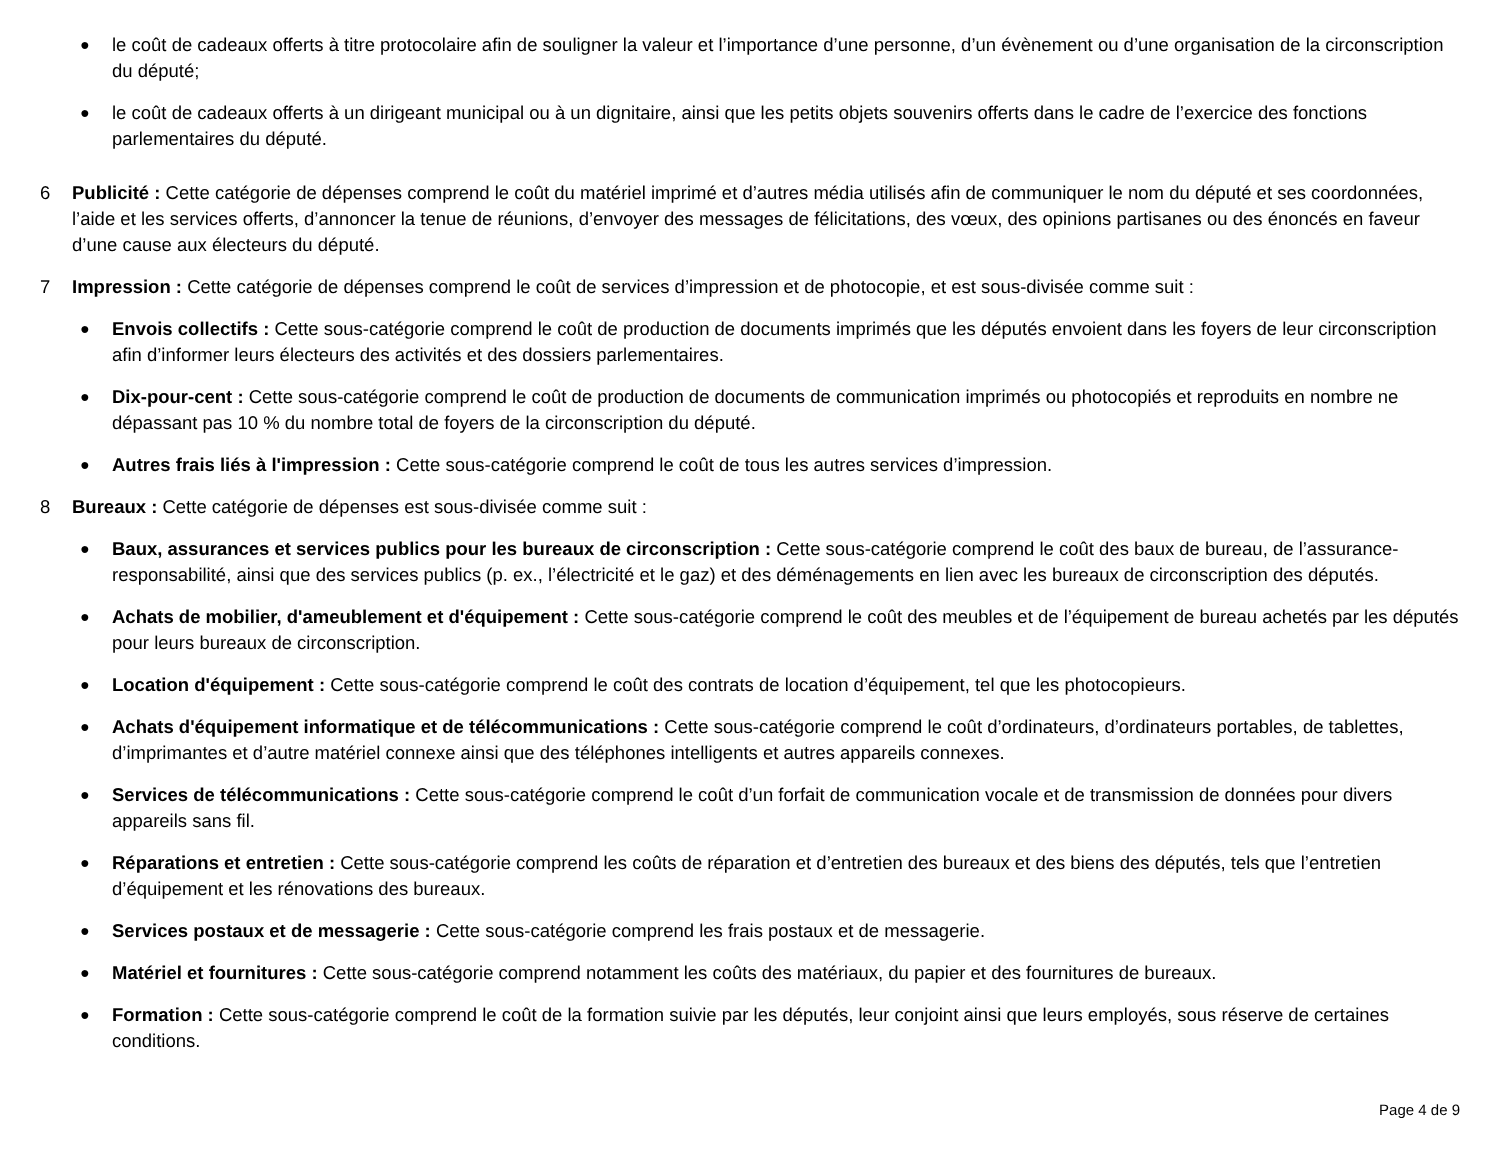●
le coût de cadeaux offerts à titre protocolaire afin de souligner la valeur et l’importance d’une personne, d’un évènement ou d’une organisation de la circonscription du député;
●
le coût de cadeaux offerts à un dirigeant municipal ou à un dignitaire, ainsi que les petits objets souvenirs offerts dans le cadre de l’exercice des fonctions parlementaires du député.
6 Publicité : Cette catégorie de dépenses comprend le coût du matériel imprimé et d’autres média utilisés afin de communiquer le nom du député et ses coordonnées, l’aide et les services offerts, d’annoncer la tenue de réunions, d’envoyer des messages de félicitations, des vœux, des opinions partisanes ou des énoncés en faveur d’une cause aux électeurs du député.
7 Impression : Cette catégorie de dépenses comprend le coût de services d’impression et de photocopie, et est sous-divisée comme suit :
●
Envois collectifs : Cette sous-catégorie comprend le coût de production de documents imprimés que les députés envoient dans les foyers de leur circonscription afin d’informer leurs électeurs des activités et des dossiers parlementaires.
●
Dix-pour-cent : Cette sous-catégorie comprend le coût de production de documents de communication imprimés ou photocopiés et reproduits en nombre ne dépassant pas 10 % du nombre total de foyers de la circonscription du député.
●
Autres frais liés à l'impression : Cette sous-catégorie comprend le coût de tous les autres services d’impression.
8 Bureaux : Cette catégorie de dépenses est sous-divisée comme suit :
●
Baux, assurances et services publics pour les bureaux de circonscription : Cette sous-catégorie comprend le coût des baux de bureau, de l’assurance-responsabilité, ainsi que des services publics (p. ex., l’électricité et le gaz) et des déménagements en lien avec les bureaux de circonscription des députés.
●
Achats de mobilier, d'ameublement et d'équipement : Cette sous-catégorie comprend le coût des meubles et de l’équipement de bureau achetés par les députés pour leurs bureaux de circonscription.
●
Location d'équipement : Cette sous-catégorie comprend le coût des contrats de location d’équipement, tel que les photocopieurs.
●
Achats d'équipement informatique et de télécommunications : Cette sous-catégorie comprend le coût d’ordinateurs, d’ordinateurs portables, de tablettes, d’imprimantes et d’autre matériel connexe ainsi que des téléphones intelligents et autres appareils connexes.
●
Services de télécommunications : Cette sous-catégorie comprend le coût d’un forfait de communication vocale et de transmission de données pour divers appareils sans fil.
●
Réparations et entretien : Cette sous-catégorie comprend les coûts de réparation et d’entretien des bureaux et des biens des députés, tels que l’entretien d’équipement et les rénovations des bureaux.
●
Services postaux et de messagerie : Cette sous-catégorie comprend les frais postaux et de messagerie.
●
Matériel et fournitures : Cette sous-catégorie comprend notamment les coûts des matériaux, du papier et des fournitures de bureaux.
●
Formation : Cette sous-catégorie comprend le coût de la formation suivie par les députés, leur conjoint ainsi que leurs employés, sous réserve de certaines conditions.
Page 4 de 9